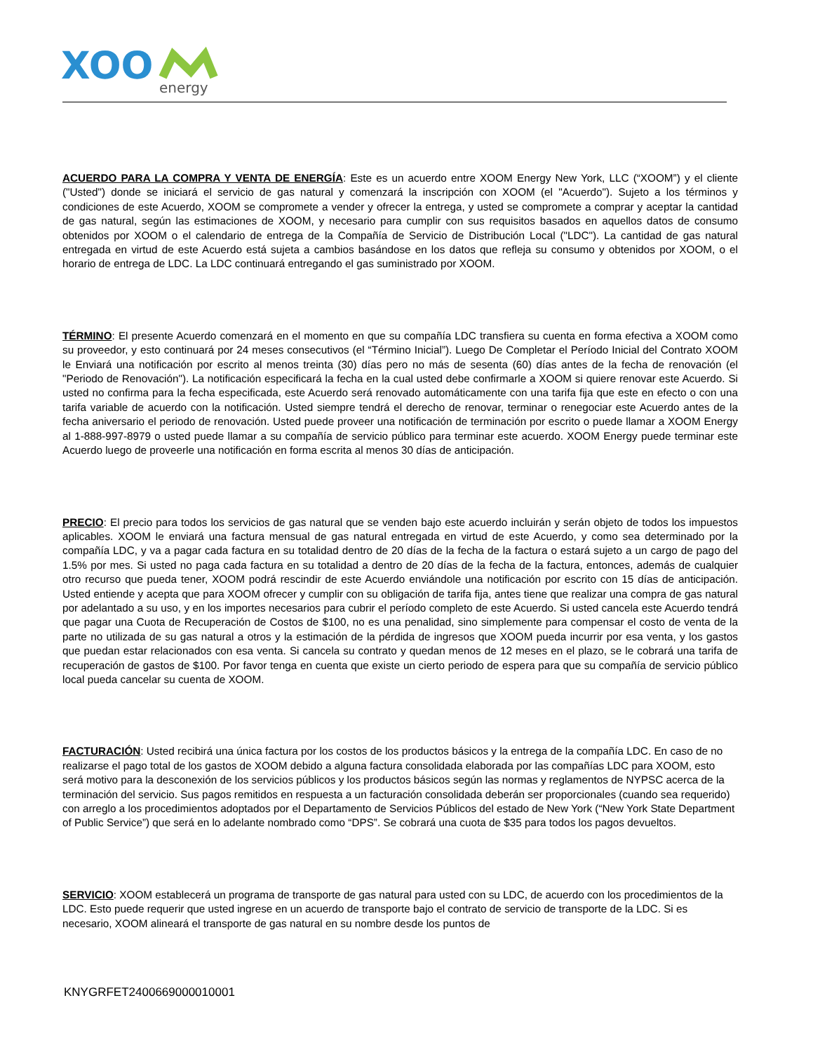XOO
energy
ACUERDO PARA LA COMPRA Y VENTA DE ENERGÍA: Este es un acuerdo entre XOOM Energy New York, LLC (“XOOM”) y el cliente ("Usted") donde se iniciará el servicio de gas natural y comenzará la inscripción con XOOM (el "Acuerdo"). Sujeto a los términos y condiciones de este Acuerdo, XOOM se compromete a vender y ofrecer la entrega, y usted se compromete a comprar y aceptar la cantidad de gas natural, según las estimaciones de XOOM, y necesario para cumplir con sus requisitos basados en aquellos datos de consumo obtenidos por XOOM o el calendario de entrega de la Compañía de Servicio de Distribución Local ("LDC"). La cantidad de gas natural entregada en virtud de este Acuerdo está sujeta a cambios basándose en los datos que refleja su consumo y obtenidos por XOOM, o el horario de entrega de LDC. La LDC continuará entregando el gas suministrado por XOOM.
TÉRMINO: El presente Acuerdo comenzará en el momento en que su compañía LDC transfiera su cuenta en forma efectiva a XOOM como su proveedor, y esto continuará por 24 meses consecutivos (el “Término Inicial”). Luego De Completar el Período Inicial del Contrato XOOM le Enviará una notificación por escrito al menos treinta (30) días pero no más de sesenta (60) días antes de la fecha de renovación (el "Periodo de Renovación"). La notificación especificará la fecha en la cual usted debe confirmarle a XOOM si quiere renovar este Acuerdo. Si usted no confirma para la fecha especificada, este Acuerdo será renovado automáticamente con una tarifa fija que este en efecto o con una tarifa variable de acuerdo con la notificación. Usted siempre tendrá el derecho de renovar, terminar o renegociar este Acuerdo antes de la fecha aniversario el periodo de renovación. Usted puede proveer una notificación de terminación por escrito o puede llamar a XOOM Energy al 1-888-997-8979 o usted puede llamar a su compañía de servicio público para terminar este acuerdo. XOOM Energy puede terminar este Acuerdo luego de proveerle una notificación en forma escrita al menos 30 días de anticipación.
PRECIO: El precio para todos los servicios de gas natural que se venden bajo este acuerdo incluirán y serán objeto de todos los impuestos aplicables. XOOM le enviará una factura mensual de gas natural entregada en virtud de este Acuerdo, y como sea determinado por la compañía LDC, y va a pagar cada factura en su totalidad dentro de 20 días de la fecha de la factura o estará sujeto a un cargo de pago del 1.5% por mes. Si usted no paga cada factura en su totalidad a dentro de 20 días de la fecha de la factura, entonces, además de cualquier otro recurso que pueda tener, XOOM podrá rescindir de este Acuerdo enviándole una notificación por escrito con 15 días de anticipación. Usted entiende y acepta que para XOOM ofrecer y cumplir con su obligación de tarifa fija, antes tiene que realizar una compra de gas natural por adelantado a su uso, y en los importes necesarios para cubrir el período completo de este Acuerdo. Si usted cancela este Acuerdo tendrá que pagar una Cuota de Recuperación de Costos de $100, no es una penalidad, sino simplemente para compensar el costo de venta de la parte no utilizada de su gas natural a otros y la estimación de la pérdida de ingresos que XOOM pueda incurrir por esa venta, y los gastos que puedan estar relacionados con esa venta. Si cancela su contrato y quedan menos de 12 meses en el plazo, se le cobrará una tarifa de recuperación de gastos de $100. Por favor tenga en cuenta que existe un cierto periodo de espera para que su compañía de servicio público local pueda cancelar su cuenta de XOOM.
FACTURACIÓN: Usted recibirá una única factura por los costos de los productos básicos y la entrega de la compañía LDC. En caso de no realizarse el pago total de los gastos de XOOM debido a alguna factura consolidada elaborada por las compañías LDC para XOOM, esto será motivo para la desconexión de los servicios públicos y los productos básicos según las normas y reglamentos de NYPSC acerca de la terminación del servicio. Sus pagos remitidos en respuesta a un facturación consolidada deberán ser proporcionales (cuando sea requerido) con arreglo a los procedimientos adoptados por el Departamento de Servicios Públicos del estado de New York (“New York State Department of Public Service”) que será en lo adelante nombrado como “DPS”. Se cobrará una cuota de $35 para todos los pagos devueltos.
SERVICIO: XOOM establecerá un programa de transporte de gas natural para usted con su LDC, de acuerdo con los procedimientos de la LDC. Esto puede requerir que usted ingrese en un acuerdo de transporte bajo el contrato de servicio de transporte de la LDC. Si es necesario, XOOM alineará el transporte de gas natural en su nombre desde los puntos de
KNYGRFET2400669000010001